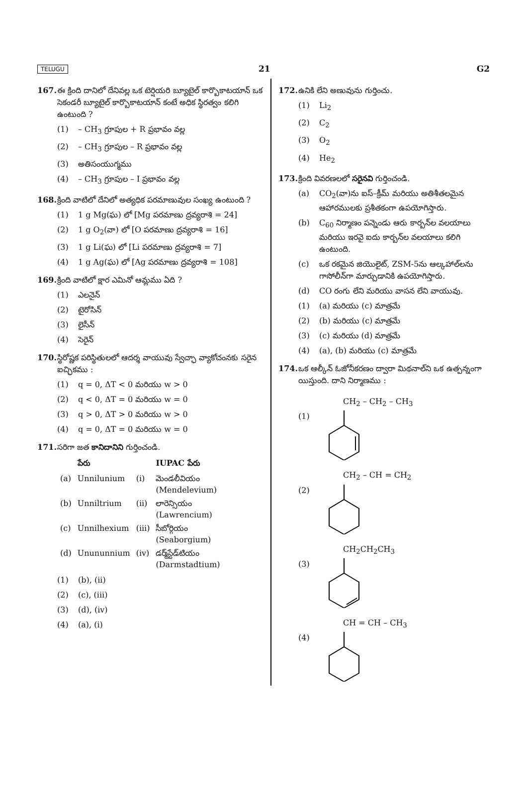TELUGU 21 G2
167. ఈ క్రింది దానిలో దేనివల్ల ఒక టెర్షియరి బ్యూటైల్ కార్బొకాటయాన్ ఒక సెకండరీ బ్యూటైల్ కార్బొకాటయాన్ కంటే అధిక స్థిరత్వం కలిగి ఉంటుంది ?
(1) – CH<sub>3</sub> గ్రూపుల + R ప్రభావం వల్ల
(2) – CH<sub>3</sub> గ్రూపుల – R ప్రభావం వల్ల
(3) అతిసంయుగ్మము
(4) – CH<sub>3</sub> గ్రూపుల – I ప్రభావం వల్ల
168. క్రింది వాటిలో దేనిలో అత్యధిక పరమాణువుల సంఖ్య ఉంటుంది ?
(1) 1 g Mg(ఘ) లో [Mg పరమాణు ద్రవ్యరాశి = 24]
(2) 1 g O<sub>2</sub>(వా) లో [O పరమాణు ద్రవ్యరాశి = 16]
(3) 1 g Li(ఘ) లో [Li పరమాణు ద్రవ్యరాశి = 7]
(4) 1 g Ag(ఘ) లో [Ag పరమాణు ద్రవ్యరాశి = 108]
169. క్రింది వాటిలో క్షార ఎమినో ఆమ్లము ఏది ?
(1) ఎలనైన్
(2) టైరోసిన్
(3) లైసీన్
(4) సెరైన్
170. స్థిరోష్ణక పరిస్థితులలో ఆదర్శ వాయువు స్వేచ్ఛా వ్యాకోచంనకు సరైన ఐచ్ఛికము :
(1) q = 0, ΔT < 0 మరియు w > 0
(2) q < 0, ΔT = 0 మరియు w = 0
(3) q > 0, ΔT > 0 మరియు w > 0
(4) q = 0, ΔT = 0 మరియు w = 0
171. సరిగా జత కానిదానిని గుర్తించండి.
| | పేరు | | IUPAC పేరు |
| --- | --- | --- | --- |
| (a) | Unnilunium | (i) | మెండలీవియం (Mendelevium) |
| (b) | Unniltrium | (ii) | లారెన్సియం (Lawrencium) |
| (c) | Unnilhexium | (iii) | సీబోర్గియం (Seaborgium) |
| (d) | Unununnium | (iv) | డర్మ్‌స్టేడ్‌టియం (Darmstadtium) |
(1) (b), (ii)
(2) (c), (iii)
(3) (d), (iv)
(4) (a), (i)
172. ఉనికి లేని అణువును గుర్తించు.
(1) Li<sub>2</sub>
(2) C<sub>2</sub>
(3) O<sub>2</sub>
(4) He<sub>2</sub>
173. క్రింది వివరణలలో సరైనవి గుర్తించండి.
(a) CO<sub>2</sub>(వా)ను ఐస్–క్రీమ్ మరియు అతిశీతలమైన ఆహారములకు ప్రశీతకంగా ఉపయోగిస్తారు.
(b) C<sub>60</sub> నిర్మాణం పన్నెండు ఆరు కార్బన్‌ల వలయాలు మరియు ఇరవై ఐదు కార్బన్‌ల వలయాలు కలిగి ఉంటుంది.
(c) ఒక రకమైన జియొలైట్, ZSM-5ను ఆల్కహాల్‌లను గాసోలీన్‌గా మార్చుడానికి ఉపయోగిస్తారు.
(d) CO రంగు లేని మరియు వాసన లేని వాయువు.
(1) (a) మరియు (c) మాత్రమే
(2) (b) మరియు (c) మాత్రమే
(3) (c) మరియు (d) మాత్రమే
(4) (a), (b) మరియు (c) మాత్రమే
174. ఒక ఆల్కీన్ ఓజోనీకరణం ద్వారా మిథనాల్‌ని ఒక ఉత్పన్నంగా యిస్తుంది. దాని నిర్మాణము :
CH<sub>2</sub> – CH<sub>2</sub> – CH<sub>3</sub>
(1)
CH<sub>2</sub> – CH = CH<sub>2</sub>
(2)
CH<sub>2</sub>CH<sub>2</sub>CH<sub>3</sub>
(3)
CH = CH – CH<sub>3</sub>
(4)